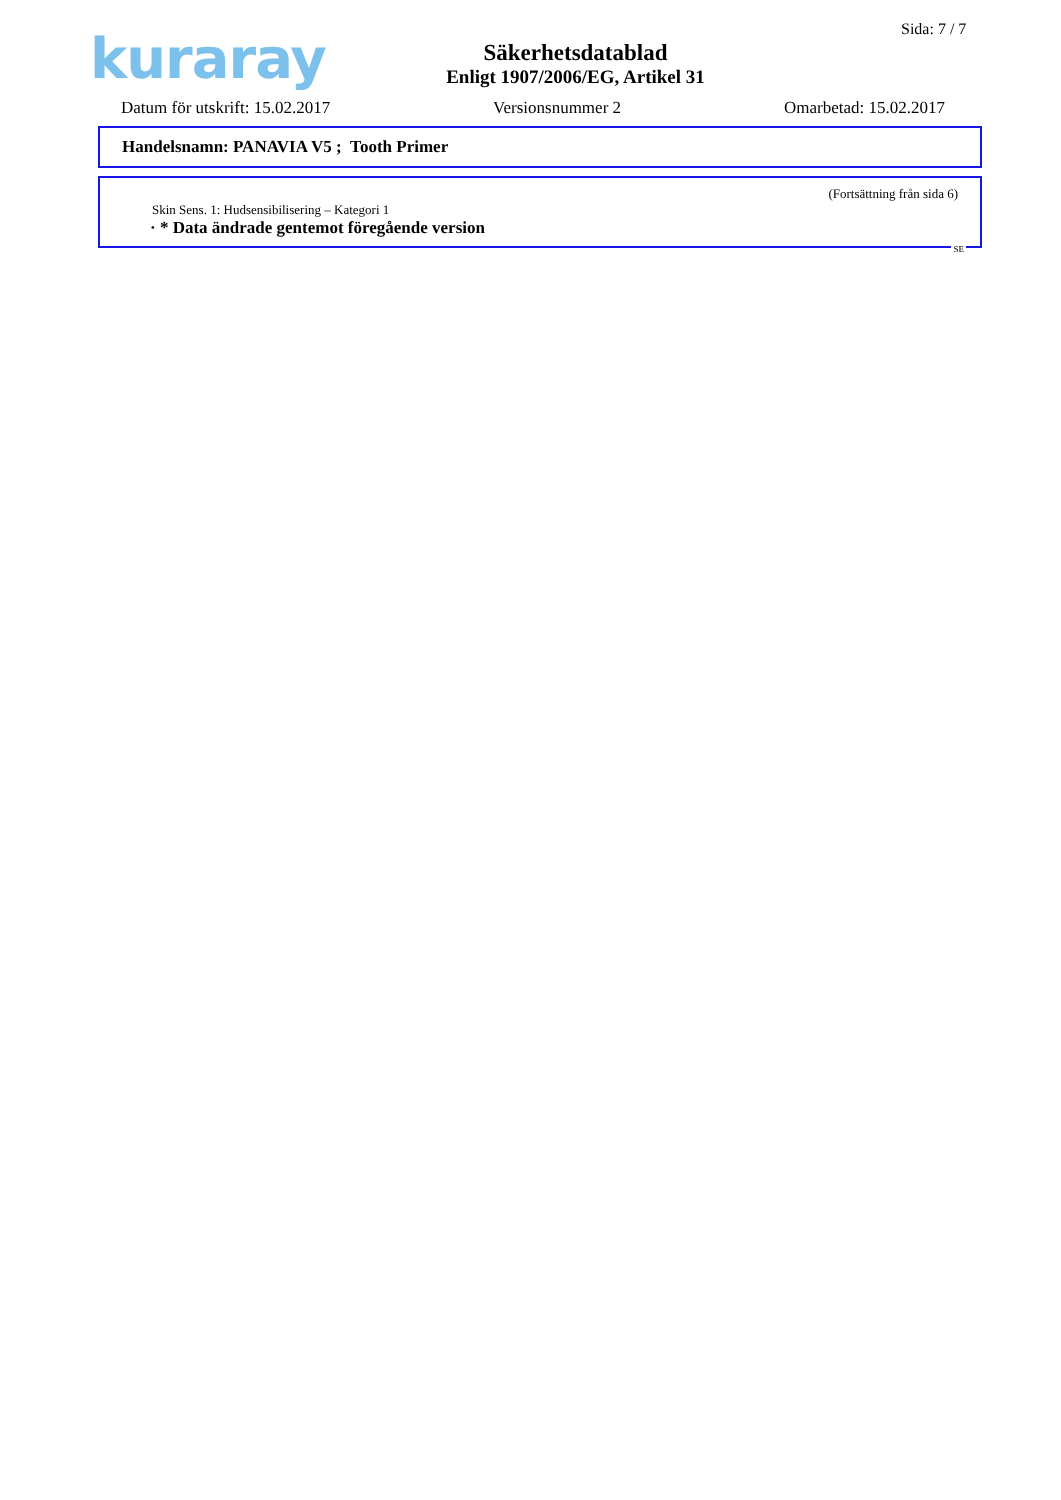kuraray
Säkerhetsdatablad
Enligt 1907/2006/EG, Artikel 31
Sida: 7 / 7
Datum för utskrift: 15.02.2017 Versionsnummer 2 Omarbetad: 15.02.2017
Handelsnamn: PANAVIA V5 ; Tooth Primer
(Fortsättning från sida 6)
Skin Sens. 1: Hudsensibilisering – Kategori 1
· * Data ändrade gentemot föregående version
SE